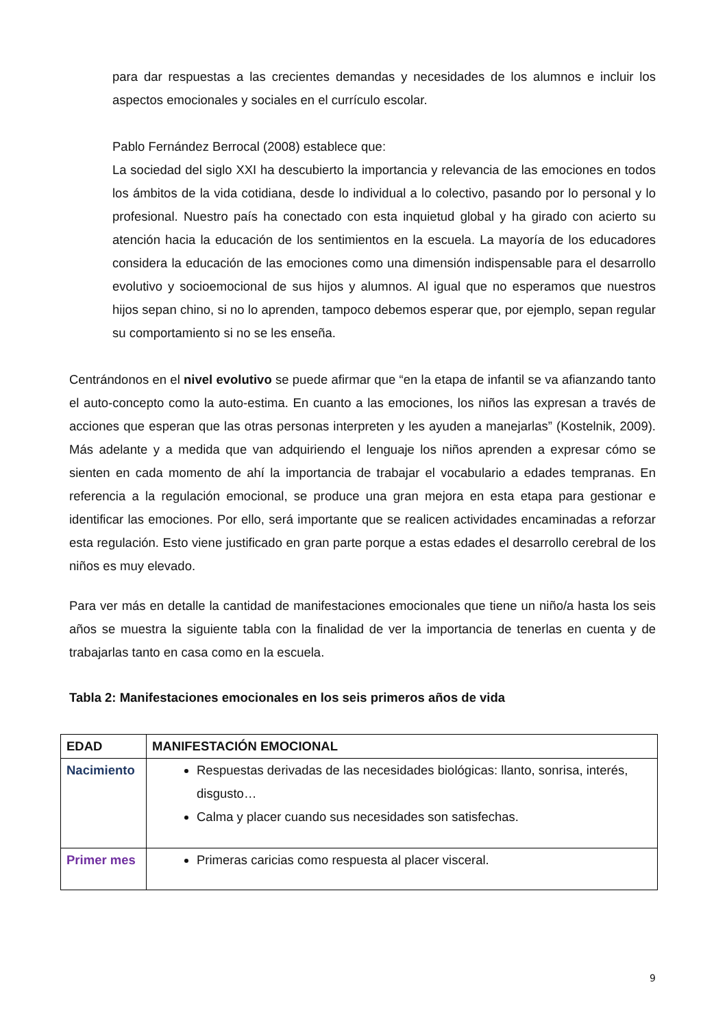para dar respuestas a las crecientes demandas y necesidades de los alumnos e incluir los aspectos emocionales y sociales en el currículo escolar.
Pablo Fernández Berrocal (2008) establece que:
La sociedad del siglo XXI ha descubierto la importancia y relevancia de las emociones en todos los ámbitos de la vida cotidiana, desde lo individual a lo colectivo, pasando por lo personal y lo profesional. Nuestro país ha conectado con esta inquietud global y ha girado con acierto su atención hacia la educación de los sentimientos en la escuela. La mayoría de los educadores considera la educación de las emociones como una dimensión indispensable para el desarrollo evolutivo y socioemocional de sus hijos y alumnos. Al igual que no esperamos que nuestros hijos sepan chino, si no lo aprenden, tampoco debemos esperar que, por ejemplo, sepan regular su comportamiento si no se les enseña.
Centrándonos en el nivel evolutivo se puede afirmar que “en la etapa de infantil se va afianzando tanto el auto-concepto como la auto-estima. En cuanto a las emociones, los niños las expresan a través de acciones que esperan que las otras personas interpreten y les ayuden a manejarlas” (Kostelnik, 2009). Más adelante y a medida que van adquiriendo el lenguaje los niños aprenden a expresar cómo se sienten en cada momento de ahí la importancia de trabajar el vocabulario a edades tempranas. En referencia a la regulación emocional, se produce una gran mejora en esta etapa para gestionar e identificar las emociones. Por ello, será importante que se realicen actividades encaminadas a reforzar esta regulación. Esto viene justificado en gran parte porque a estas edades el desarrollo cerebral de los niños es muy elevado.
Para ver más en detalle la cantidad de manifestaciones emocionales que tiene un niño/a hasta los seis años se muestra la siguiente tabla con la finalidad de ver la importancia de tenerlas en cuenta y de trabajarlas tanto en casa como en la escuela.
Tabla 2: Manifestaciones emocionales en los seis primeros años de vida
| EDAD | MANIFESTACIÓN EMOCIONAL |
| --- | --- |
| Nacimiento | Respuestas derivadas de las necesidades biológicas: llanto, sonrisa, interés, disgusto… Calma y placer cuando sus necesidades son satisfechas. |
| Primer mes | Primeras caricias como respuesta al placer visceral. |
9